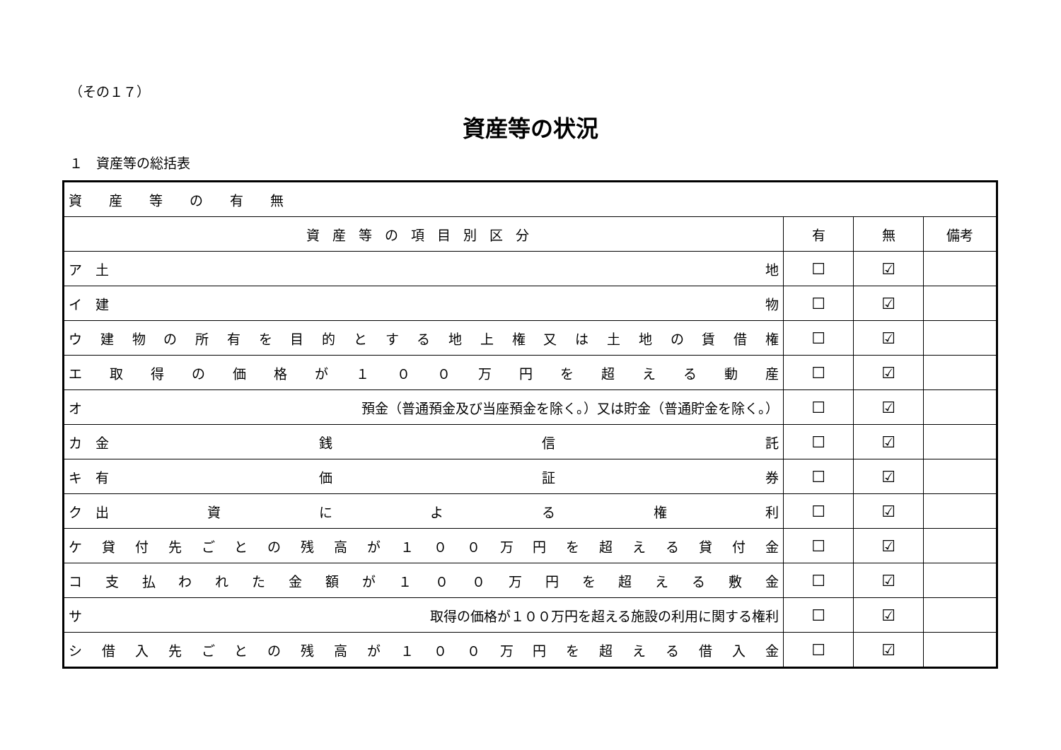（その１７）
資産等の状況
１　資産等の総括表
| 資 産 等 の 有 無 | | | |
| 資産等の項目別区分 | 有 | 無 | 備考 |
| ア 土 地 | ☐ | ☑ | |
| イ 建 物 | ☐ | ☑ | |
| ウ 建 物 の 所 有 を 目 的 と す る 地 上 権 又 は 土 地 の 賃 借 権 | ☐ | ☑ | |
| エ 取 得 の 価 格 が １ ０ ０ 万 円 を 超 え る 動 産 | ☐ | ☑ | |
| オ 預金（普通預金及び当座預金を除く。）又は貯金（普通貯金を除く。） | ☐ | ☑ | |
| カ 金 銭 信 託 | ☐ | ☑ | |
| キ 有 価 証 券 | ☐ | ☑ | |
| ク 出 資 に よ る 権 利 | ☐ | ☑ | |
| ケ 貸 付 先 ご と の 残 高 が １ ０ ０ 万 円 を 超 え る 貸 付 金 | ☐ | ☑ | |
| コ 支 払 わ れ た 金 額 が １ ０ ０ 万 円 を 超 え る 敷 金 | ☐ | ☑ | |
| サ 取得の価格が１００万円を超える施設の利用に関する権利 | ☐ | ☑ | |
| シ 借 入 先 ご と の 残 高 が １ ０ ０ 万 円 を 超 え る 借 入 金 | ☐ | ☑ | |